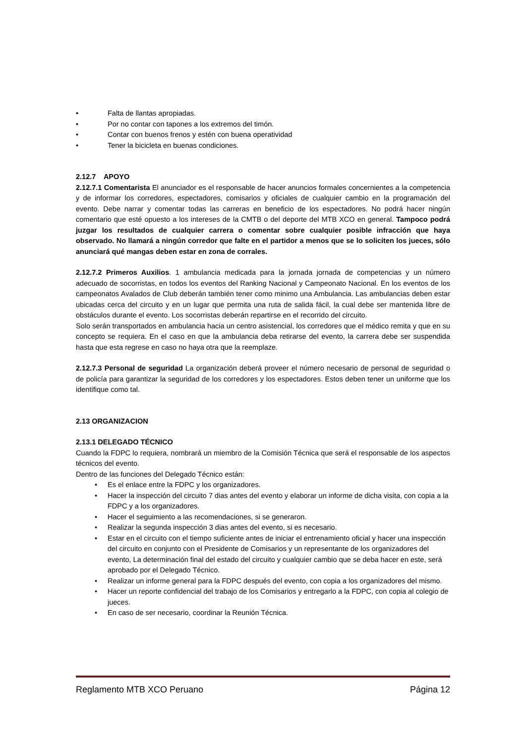• Falta de llantas apropiadas.
• Por no contar con tapones a los extremos del timón.
• Contar con buenos frenos y estén con buena operatividad
• Tener la bicicleta en buenas condiciones.
2.12.7 APOYO
2.12.7.1 Comentarista El anunciador es el responsable de hacer anuncios formales concernientes a la competencia y de informar los corredores, espectadores, comisarios y oficiales de cualquier cambio en la programación del evento. Debe narrar y comentar todas las carreras en beneficio de los espectadores. No podrá hacer ningún comentario que esté opuesto a los intereses de la CMTB o del deporte del MTB XCO en general. Tampoco podrá juzgar los resultados de cualquier carrera o comentar sobre cualquier posible infracción que haya observado. No llamará a ningún corredor que falte en el partidor a menos que se lo soliciten los jueces, sólo anunciará qué mangas deben estar en zona de corrales.
2.12.7.2 Primeros Auxilios. 1 ambulancia medicada para la jornada jornada de competencias y un número adecuado de socorristas, en todos los eventos del Ranking Nacional y Campeonato Nacional. En los eventos de los campeonatos Avalados de Club deberán también tener como minimo una Ambulancia. Las ambulancias deben estar ubicadas cerca del circuito y en un lugar que permita una ruta de salida fácil, la cual debe ser mantenida libre de obstáculos durante el evento. Los socorristas deberán repartirse en el recorrido del circuito.
Solo serán transportados en ambulancia hacia un centro asistencial, los corredores que el médico remita y que en su concepto se requiera. En el caso en que la ambulancia deba retirarse del evento, la carrera debe ser suspendida hasta que esta regrese en caso no haya otra que la reemplaze.
2.12.7.3 Personal de seguridad La organización deberá proveer el número necesario de personal de seguridad o de policía para garantizar la seguridad de los corredores y los espectadores. Estos deben tener un uniforme que los identifique como tal.
2.13 ORGANIZACION
2.13.1 DELEGADO TÉCNICO
Cuando la FDPC lo requiera, nombrará un miembro de la Comisión Técnica que será el responsable de los aspectos técnicos del evento.
Dentro de las funciones del Delegado Técnico están:
• Es el enlace entre la FDPC y los organizadores.
• Hacer la inspección del circuito 7 dias antes del evento y elaborar un informe de dicha visita, con copia a la FDPC y a los organizadores.
• Hacer el seguimiento a las recomendaciones, si se generaron.
• Realizar la segunda inspección 3 dias antes del evento, si es necesario.
• Estar en el circuito con el tiempo suficiente antes de iniciar el entrenamiento oficial y hacer una inspección del circuito en conjunto con el Presidente de Comisarios y un representante de los organizadores del evento, La determinación final del estado del circuito y cualquier cambio que se deba hacer en este, será aprobado por el Delegado Técnico.
• Realizar un informe general para la FDPC después del evento, con copia a los organizadores del mismo.
• Hacer un reporte confidencial del trabajo de los Comisarios y entregarlo a la FDPC, con copia al colegio de jueces.
• En caso de ser necesario, coordinar la Reunión Técnica.
Reglamento MTB XCO Peruano Página 12